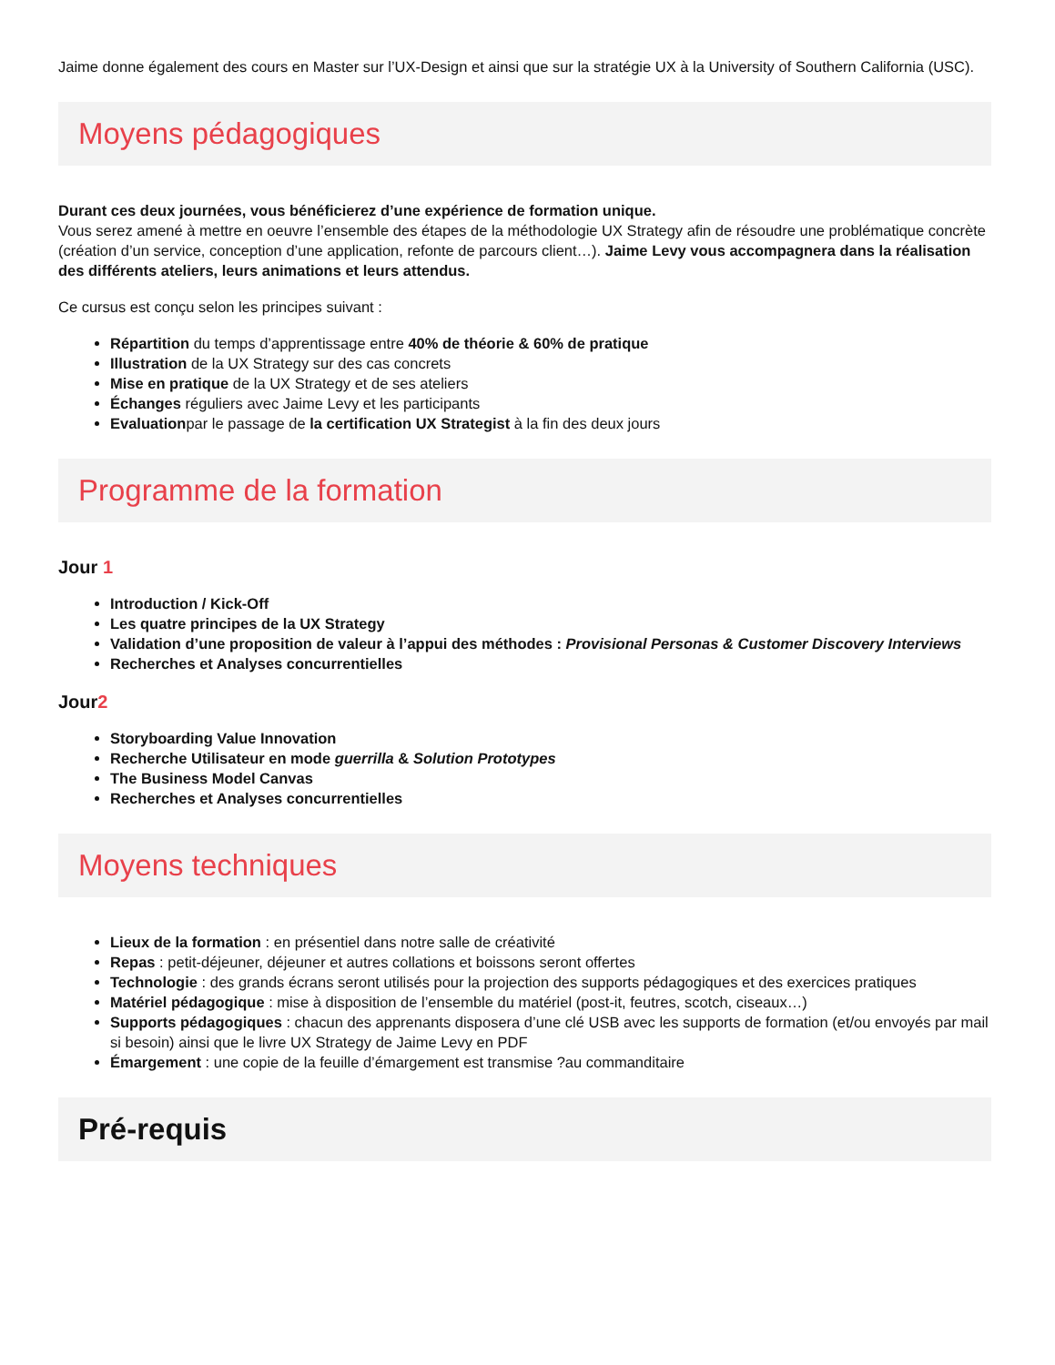Jaime donne également des cours en Master sur l’UX-Design et ainsi que sur la stratégie UX à la University of Southern California (USC).
Moyens pédagogiques
Durant ces deux journées, vous bénéficierez d’une expérience de formation unique.
Vous serez amené à mettre en oeuvre l’ensemble des étapes de la méthodologie UX Strategy afin de résoudre une problématique concrète (création d’un service, conception d’une application, refonte de parcours client…). Jaime Levy vous accompagnera dans la réalisation des différents ateliers, leurs animations et leurs attendus.
Ce cursus est conçu selon les principes suivant :
Répartition du temps d’apprentissage entre 40% de théorie & 60% de pratique
Illustration de la UX Strategy sur des cas concrets
Mise en pratique de la UX Strategy et de ses ateliers
Échanges réguliers avec Jaime Levy et les participants
Evaluationpar le passage de la certification UX Strategist à la fin des deux jours
Programme de la formation
Jour 1
Introduction / Kick-Off
Les quatre principes de la UX Strategy
Validation d’une proposition de valeur à l’appui des méthodes : Provisional Personas & Customer Discovery Interviews
Recherches et Analyses concurrentielles
Jour2
Storyboarding Value Innovation
Recherche Utilisateur en mode guerrilla & Solution Prototypes
The Business Model Canvas
Recherches et Analyses concurrentielles
Moyens techniques
Lieux de la formation : en présentiel dans notre salle de créativité
Repas : petit-déjeuner, déjeuner et autres collations et boissons seront offertes
Technologie : des grands écrans seront utilisés pour la projection des supports pédagogiques et des exercices pratiques
Matériel pédagogique : mise à disposition de l’ensemble du matériel (post-it, feutres, scotch, ciseaux…)
Supports pédagogiques : chacun des apprenants disposera d’une clé USB avec les supports de formation (et/ou envoyés par mail si besoin) ainsi que le livre UX Strategy de Jaime Levy en PDF
Émargement : une copie de la feuille d’émargement est transmise ?au commanditaire
Pré-requis